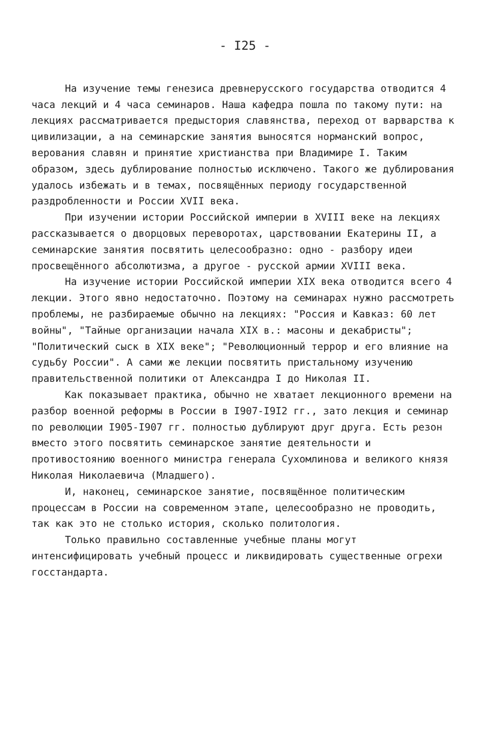- I25 -
На изучение темы генезиса древнерусского государства отводится 4 часа лекций и 4 часа семинаров. Наша кафедра пошла по такому пути: на лекциях рассматривается предыстория славянства, переход от варварства к цивилизации, а на семинарские занятия выносятся норманский вопрос, верования славян и принятие христианства при Владимире I. Таким образом, здесь дублирование полностью исключено. Такого же дублирования удалось избежать и в темах, посвящённых периоду государственной раздробленности и России XVII века.
При изучении истории Российской империи в XVIII веке на лекциях рассказывается о дворцовых переворотах, царствовании Екатерины II, а семинарские занятия посвятить целесообразно: одно - разбору идеи просвещённого абсолютизма, а другое - русской армии XVIII века.
На изучение истории Российской империи XIX века отводится всего 4 лекции. Этого явно недостаточно. Поэтому на семинарах нужно рассмотреть проблемы, не разбираемые обычно на лекциях: "Россия и Кавказ: 60 лет войны", "Тайные организации начала XIX в.: масоны и декабристы"; "Политический сыск в XIX веке"; "Революционный террор и его влияние на судьбу России". А сами же лекции посвятить пристальному изучению правительственной политики от Александра I до Николая II.
Как показывает практика, обычно не хватает лекционного времени на разбор военной реформы в России в I907-I9I2 гг., зато лекция и семинар по революции I905-I907 гг. полностью дублируют друг друга. Есть резон вместо этого посвятить семинарское занятие деятельности и противостоянию военного министра генерала Сухомлинова и великого князя Николая Николаевича (Младшего).
И, наконец, семинарское занятие, посвящённое политическим процессам в России на современном этапе, целесообразно не проводить, так как это не столько история, сколько политология.
Только правильно составленные учебные планы могут интенсифицировать учебный процесс и ликвидировать существенные огрехи госстандарта.